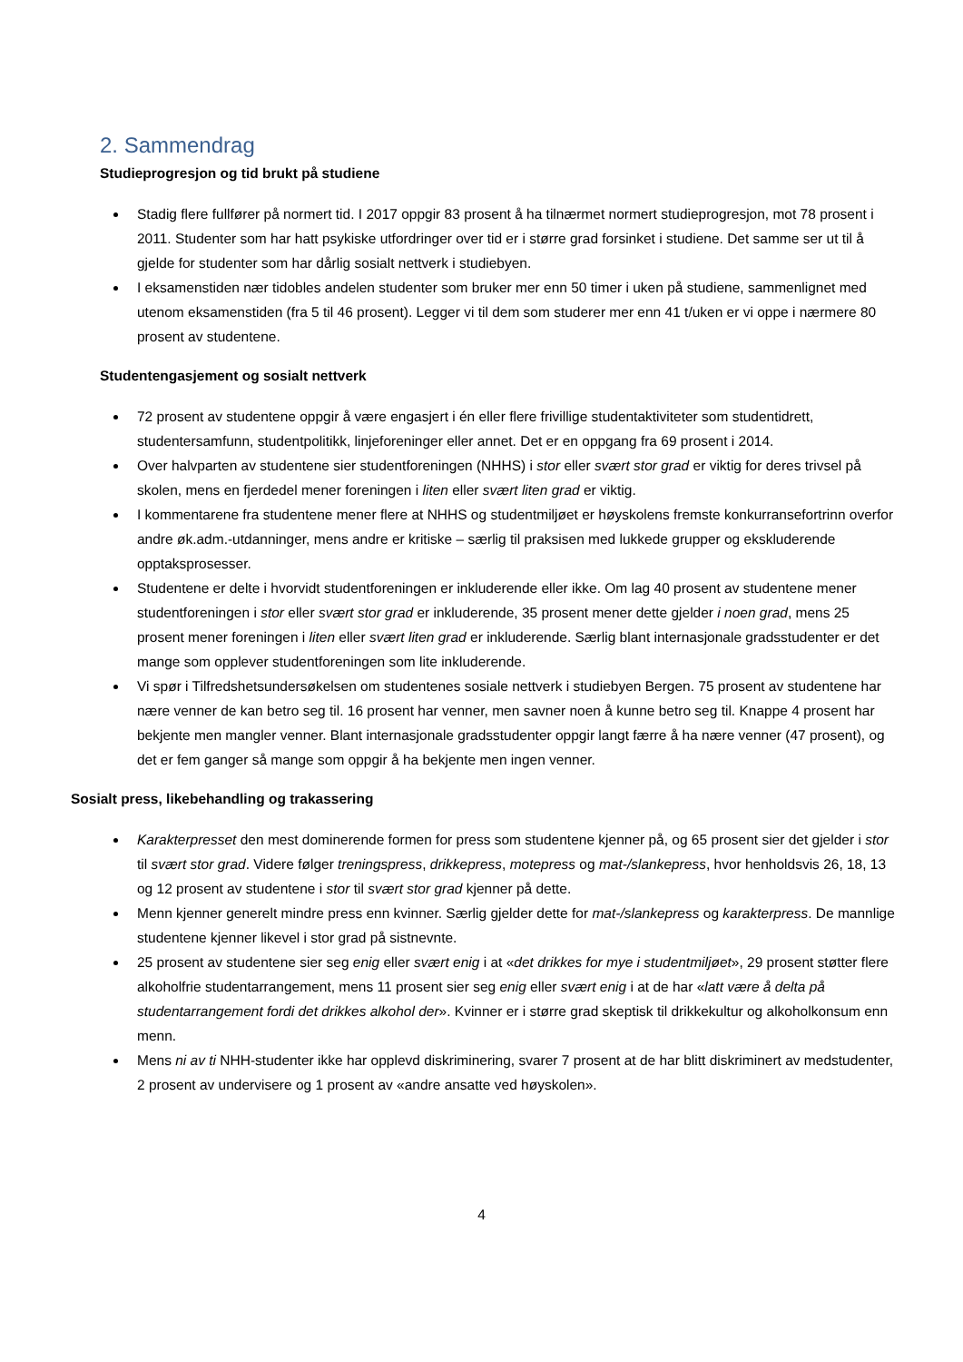2. Sammendrag
Studieprogresjon og tid brukt på studiene
Stadig flere fullfører på normert tid. I 2017 oppgir 83 prosent å ha tilnærmet normert studieprogresjon, mot 78 prosent i 2011. Studenter som har hatt psykiske utfordringer over tid er i større grad forsinket i studiene. Det samme ser ut til å gjelde for studenter som har dårlig sosialt nettverk i studiebyen.
I eksamenstiden nær tidobles andelen studenter som bruker mer enn 50 timer i uken på studiene, sammenlignet med utenom eksamenstiden (fra 5 til 46 prosent). Legger vi til dem som studerer mer enn 41 t/uken er vi oppe i nærmere 80 prosent av studentene.
Studentengasjement og sosialt nettverk
72 prosent av studentene oppgir å være engasjert i én eller flere frivillige studentaktiviteter som studentidrett, studentersamfunn, studentpolitikk, linjeforeninger eller annet. Det er en oppgang fra 69 prosent i 2014.
Over halvparten av studentene sier studentforeningen (NHHS) i stor eller svært stor grad er viktig for deres trivsel på skolen, mens en fjerdedel mener foreningen i liten eller svært liten grad er viktig.
I kommentarene fra studentene mener flere at NHHS og studentmiljøet er høyskolens fremste konkurransefortrinn overfor andre øk.adm.-utdanninger, mens andre er kritiske – særlig til praksisen med lukkede grupper og ekskluderende opptaksprosesser.
Studentene er delte i hvorvidt studentforeningen er inkluderende eller ikke. Om lag 40 prosent av studentene mener studentforeningen i stor eller svært stor grad er inkluderende, 35 prosent mener dette gjelder i noen grad, mens 25 prosent mener foreningen i liten eller svært liten grad er inkluderende. Særlig blant internasjonale gradsstudenter er det mange som opplever studentforeningen som lite inkluderende.
Vi spør i Tilfredshetsundersøkelsen om studentenes sosiale nettverk i studiebyen Bergen. 75 prosent av studentene har nære venner de kan betro seg til. 16 prosent har venner, men savner noen å kunne betro seg til. Knappe 4 prosent har bekjente men mangler venner. Blant internasjonale gradsstudenter oppgir langt færre å ha nære venner (47 prosent), og det er fem ganger så mange som oppgir å ha bekjente men ingen venner.
Sosialt press, likebehandling og trakassering
Karakterpresset den mest dominerende formen for press som studentene kjenner på, og 65 prosent sier det gjelder i stor til svært stor grad. Videre følger treningspress, drikkepress, motepress og mat-/slankepress, hvor henholdsvis 26, 18, 13 og 12 prosent av studentene i stor til svært stor grad kjenner på dette.
Menn kjenner generelt mindre press enn kvinner. Særlig gjelder dette for mat-/slankepress og karakterpress. De mannlige studentene kjenner likevel i stor grad på sistnevnte.
25 prosent av studentene sier seg enig eller svært enig i at «det drikkes for mye i studentmiljøet», 29 prosent støtter flere alkoholfrie studentarrangement, mens 11 prosent sier seg enig eller svært enig i at de har «latt være å delta på studentarrangement fordi det drikkes alkohol der». Kvinner er i større grad skeptisk til drikkekultur og alkoholkonsum enn menn.
Mens ni av ti NHH-studenter ikke har opplevd diskriminering, svarer 7 prosent at de har blitt diskriminert av medstudenter, 2 prosent av undervisere og 1 prosent av «andre ansatte ved høyskolen».
4